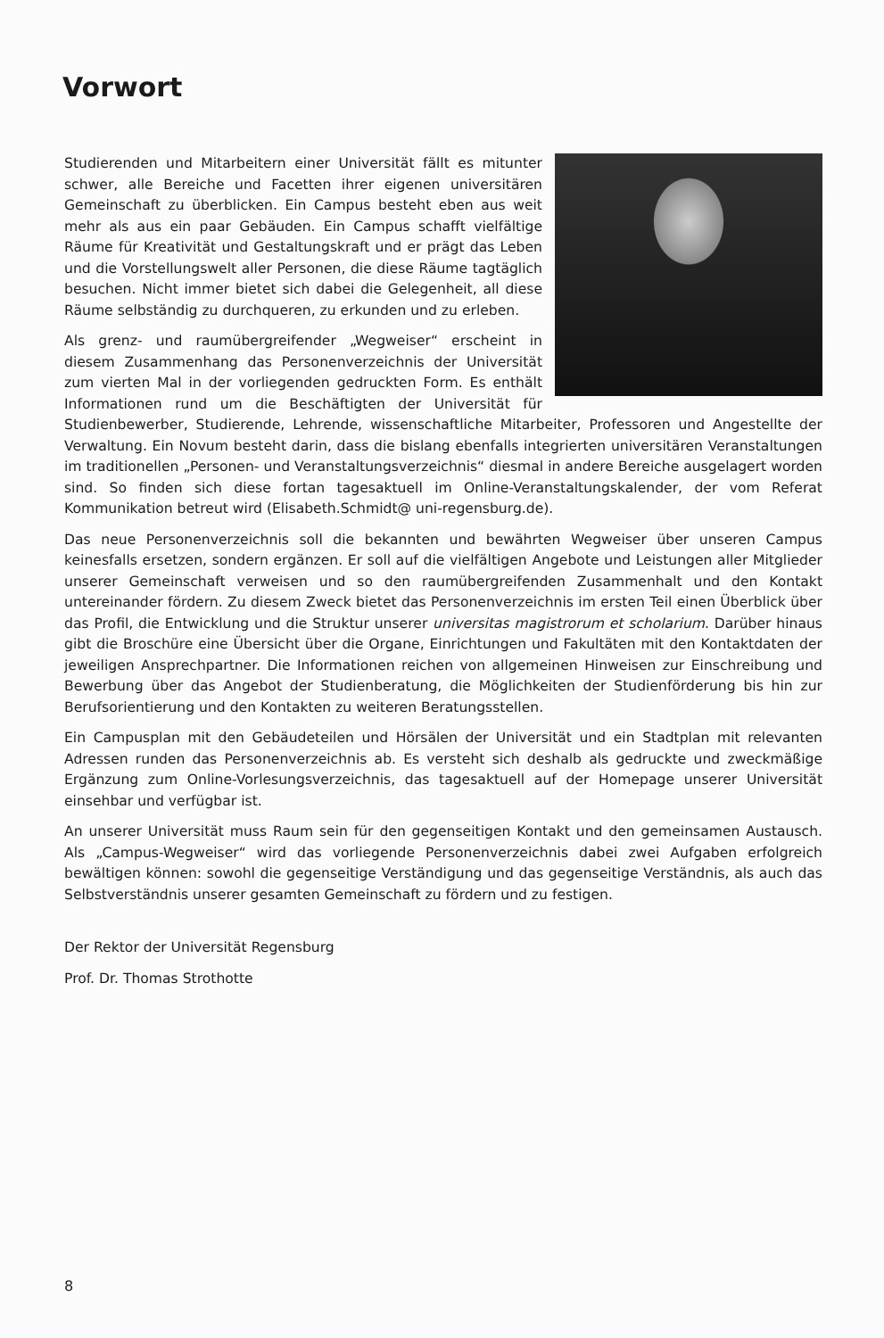Vorwort
Studierenden und Mitarbeitern einer Universität fällt es mitunter schwer, alle Bereiche und Facetten ihrer eigenen universitären Gemeinschaft zu überblicken. Ein Campus besteht eben aus weit mehr als aus ein paar Gebäuden. Ein Campus schafft vielfältige Räume für Kreativität und Gestaltungskraft und er prägt das Leben und die Vorstellungswelt aller Personen, die diese Räume tagtäglich besuchen. Nicht immer bietet sich dabei die Gelegenheit, all diese Räume selbständig zu durchqueren, zu erkunden und zu erleben.
Als grenz- und raumübergreifender „Wegweiser“ erscheint in diesem Zusammenhang das Personenverzeichnis der Universität zum vierten Mal in der vorliegenden gedruckten Form. Es enthält Informationen rund um die Beschäftigten der Universität für Studienbewerber, Studierende, Lehrende, wissenschaftliche Mitarbeiter, Professoren und Angestellte der Verwaltung. Ein Novum besteht darin, dass die bislang ebenfalls integrierten universitären Veranstaltungen im traditionellen „Personen- und Veranstaltungsverzeichnis“ diesmal in andere Bereiche ausgelagert worden sind. So finden sich diese fortan tagesaktuell im Online-Veranstaltungskalender, der vom Referat Kommunikation betreut wird (Elisabeth.Schmidt@ uni-regensburg.de).
Das neue Personenverzeichnis soll die bekannten und bewährten Wegweiser über unseren Campus keinesfalls ersetzen, sondern ergänzen. Er soll auf die vielfältigen Angebote und Leistungen aller Mitglieder unserer Gemeinschaft verweisen und so den raumübergreifenden Zusammenhalt und den Kontakt untereinander fördern. Zu diesem Zweck bietet das Personenverzeichnis im ersten Teil einen Überblick über das Profil, die Entwicklung und die Struktur unserer universitas magistrorum et scholarium. Darüber hinaus gibt die Broschüre eine Übersicht über die Organe, Einrichtungen und Fakultäten mit den Kontaktdaten der jeweiligen Ansprechpartner. Die Informationen reichen von allgemeinen Hinweisen zur Einschreibung und Bewerbung über das Angebot der Studienberatung, die Möglichkeiten der Studienförderung bis hin zur Berufsorientierung und den Kontakten zu weiteren Beratungsstellen.
Ein Campusplan mit den Gebäudeteilen und Hörsälen der Universität und ein Stadtplan mit relevanten Adressen runden das Personenverzeichnis ab. Es versteht sich deshalb als gedruckte und zweckmäßige Ergänzung zum Online-Vorlesungsverzeichnis, das tagesaktuell auf der Homepage unserer Universität einsehbar und verfügbar ist.
An unserer Universität muss Raum sein für den gegenseitigen Kontakt und den gemeinsamen Austausch. Als „Campus-Wegweiser“ wird das vorliegende Personenverzeichnis dabei zwei Aufgaben erfolgreich bewältigen können: sowohl die gegenseitige Verständigung und das gegenseitige Verständnis, als auch das Selbstverständnis unserer gesamten Gemeinschaft zu fördern und zu festigen.
Der Rektor der Universität Regensburg
Prof. Dr. Thomas Strothotte
8